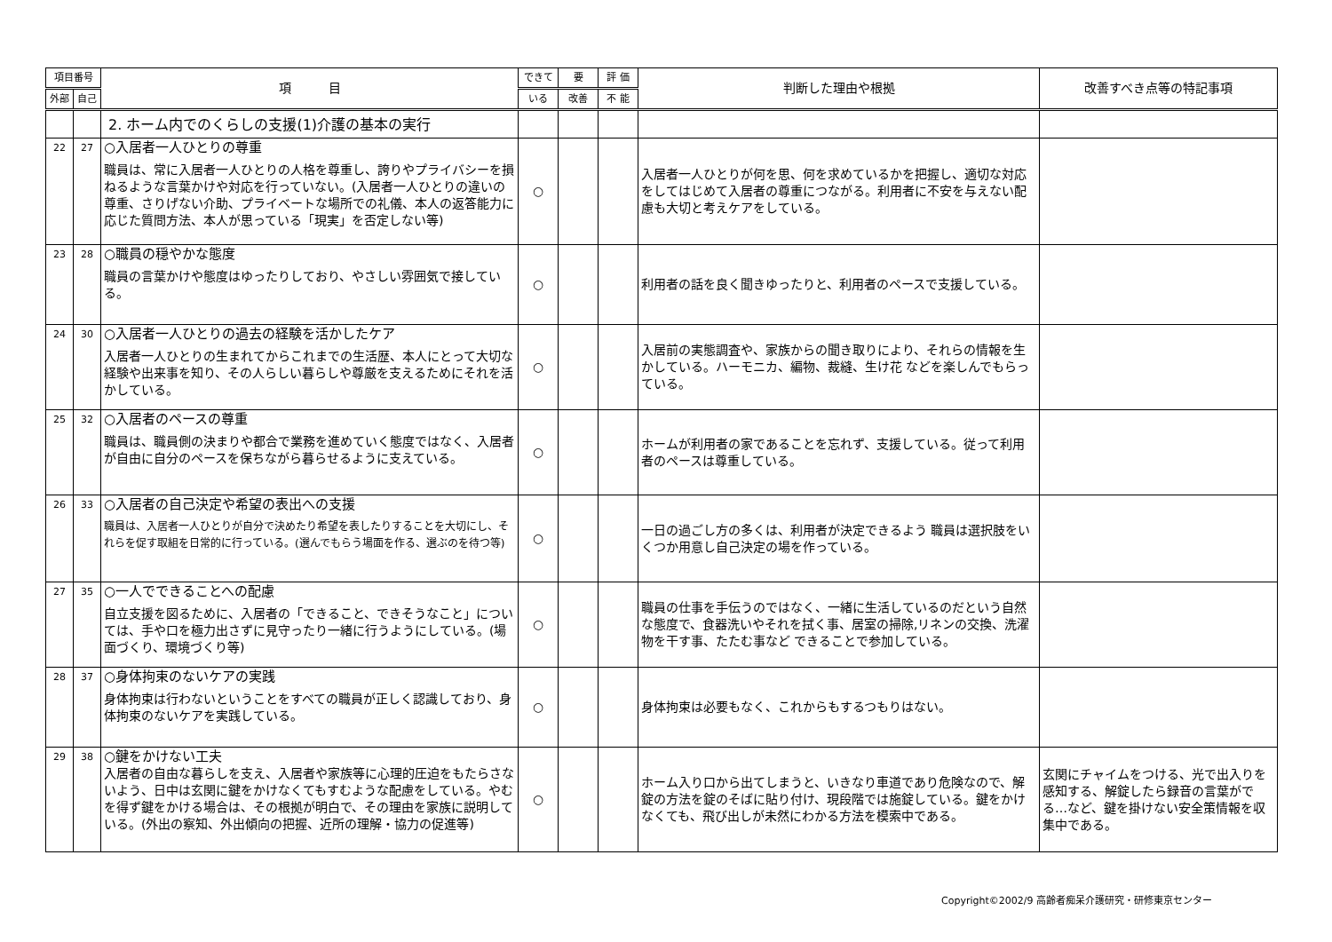| 項目番号 | | 項 目 | できて | 要 | 評 価 | 判断した理由や根拠 | 改善すべき点等の特記事項 |
| --- | --- | --- | --- | --- | --- | --- | --- |
| 外部 | 自己 | | いる | 改善 | 不 能 | | |
| | | 2. ホーム内でのくらしの支援(1)介護の基本の実行 | | | | | |
| 22 | 27 | ○入居者一人ひとりの尊重 職員は、常に入居者一人ひとりの人格を尊重し、誇りやプライバシーを損ねるような言葉かけや対応を行っていない。(入居者一人ひとりの違いの尊重、さりげない介助、プライベートな場所での礼儀、本人の返答能力に応じた質問方法、本人が思っている「現実」を否定しない等) | ○ | | | 入居者一人ひとりが何を思、何を求めているかを把握し、適切な対応をしてはじめて入居者の尊重につながる。利用者に不安を与えない配慮も大切と考えケアをしている。 | |
| 23 | 28 | ○職員の穏やかな態度 職員の言葉かけや態度はゆったりしており、やさしい雰囲気で接している。 | ○ | | | 利用者の話を良く聞きゆったりと、利用者のペースで支援している。 | |
| 24 | 30 | ○入居者一人ひとりの過去の経験を活かしたケア 入居者一人ひとりの生まれてからこれまでの生活歴、本人にとって大切な経験や出来事を知り、その人らしい暮らしや尊厳を支えるためにそれを活かしている。 | ○ | | | 入居前の実態調査や、家族からの聞き取りにより、それらの情報を生かしている。ハーモニカ、編物、裁縫、生け花 などを楽しんでもらっている。 | |
| 25 | 32 | ○入居者のペースの尊重 職員は、職員側の決まりや都合で業務を進めていく態度ではなく、入居者が自由に自分のペースを保ちながら暮らせるように支えている。 | ○ | | | ホームが利用者の家であることを忘れず、支援している。従って利用者のペースは尊重している。 | |
| 26 | 33 | ○入居者の自己決定や希望の表出への支援 職員は、入居者一人ひとりが自分で決めたり希望を表したりすることを大切にし、それらを促す取組を日常的に行っている。(選んでもらう場面を作る、選ぶのを待つ等) | ○ | | | 一日の過ごし方の多くは、利用者が決定できるよう 職員は選択肢をいくつか用意し自己決定の場を作っている。 | |
| 27 | 35 | ○一人でできることへの配慮 自立支援を図るために、入居者の「できること、できそうなこと」については、手や口を極力出さずに見守ったり一緒に行うようにしている。(場面づくり、環境づくり等) | ○ | | | 職員の仕事を手伝うのではなく、一緒に生活しているのだという自然な態度で、食器洗いやそれを拭く事、居室の掃除,リネンの交換、洗濯物を干す事、たたむ事など できることで参加している。 | |
| 28 | 37 | ○身体拘束のないケアの実践 身体拘束は行わないということをすべての職員が正しく認識しており、身体拘束のないケアを実践している。 | ○ | | | 身体拘束は必要もなく、これからもするつもりはない。 | |
| 29 | 38 | ○鍵をかけない工夫 入居者の自由な暮らしを支え、入居者や家族等に心理的圧迫をもたらさないよう、日中は玄関に鍵をかけなくてもすむような配慮をしている。やむを得ず鍵をかける場合は、その根拠が明白で、その理由を家族に説明している。(外出の察知、外出傾向の把握、近所の理解・協力の促進等) | ○ | | | ホーム入り口から出てしまうと、いきなり車道であり危険なので、解錠の方法を錠のそばに貼り付け、現段階では施錠している。鍵をかけなくても、飛び出しが未然にわかる方法を模索中である。 | 玄関にチャイムをつける、光で出入りを感知する、解錠したら録音の言葉がでる…など、鍵を掛けない安全策情報を収集中である。 |
Copyright©2002/9 高齢者痴呆介護研究・研修東京センター